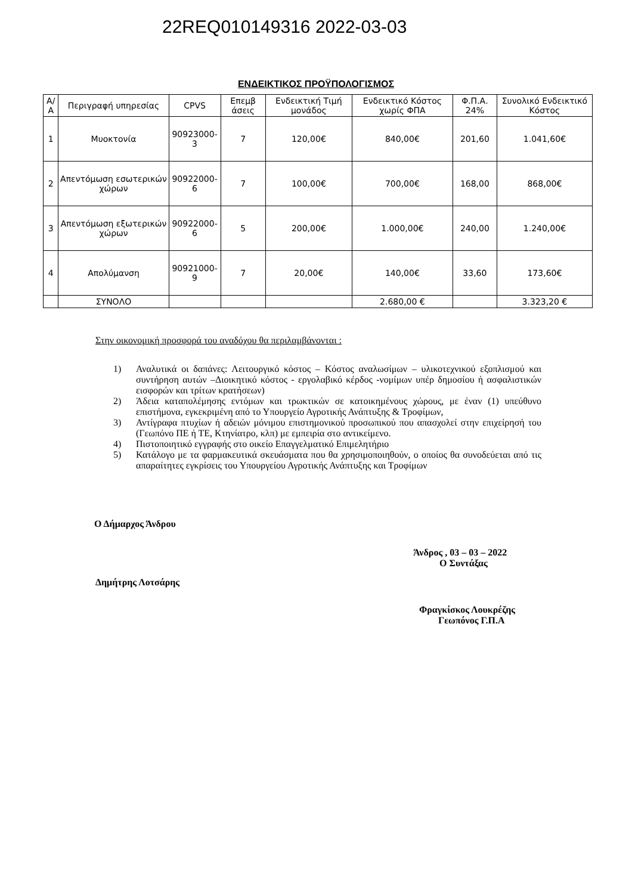22REQ010149316 2022-03-03
ΕΝΔΕΙΚΤΙΚΟΣ ΠΡΟΫΠΟΛΟΓΙΣΜΟΣ
| Α/Α | Περιγραφή υπηρεσίας | CPVS | Επεμβ άσεις | Ενδεικτική Τιμή μονάδος | Ενδεικτικό Κόστος χωρίς ΦΠΑ | Φ.Π.Α. 24% | Συνολικό Ενδεικτικό Κόστος |
| --- | --- | --- | --- | --- | --- | --- | --- |
| 1 | Μυοκτονία | 90923000-3 | 7 | 120,00€ | 840,00€ | 201,60 | 1.041,60€ |
| 2 | Απεντόμωση εσωτερικών χώρων | 90922000-6 | 7 | 100,00€ | 700,00€ | 168,00 | 868,00€ |
| 3 | Απεντόμωση εξωτερικών χώρων | 90922000-6 | 5 | 200,00€ | 1.000,00€ | 240,00 | 1.240,00€ |
| 4 | Απολύμανση | 90921000-9 | 7 | 20,00€ | 140,00€ | 33,60 | 173,60€ |
| | ΣΥΝΟΛΟ | | | | 2.680,00 € | | 3.323,20 € |
Στην οικονομική προσφορά του αναδόχου θα περιλαμβάνονται :
1) Αναλυτικά οι δαπάνες: Λειτουργικό κόστος – Κόστος αναλωσίμων – υλικοτεχνικού εξοπλισμού και συντήρηση αυτών –Διοικητικό κόστος - εργολαβικό κέρδος -νομίμων υπέρ δημοσίου ή ασφαλιστικών εισφορών και τρίτων κρατήσεων)
2) Άδεια καταπολέμησης εντόμων και τρωκτικών σε κατοικημένους χώρους, με έναν (1) υπεύθυνο επιστήμονα, εγκεκριμένη από το Υπουργείο Αγροτικής Ανάπτυξης & Τροφίμων,
3) Αντίγραφα πτυχίων ή αδειών μόνιμου επιστημονικού προσωπικού που απασχολεί στην επιχείρησή του (Γεωπόνο ΠΕ ή ΤΕ, Κτηνίατρο, κλπ) με εμπειρία στο αντικείμενο.
4) Πιστοποιητικό εγγραφής στο οικείο Επαγγελματικό Επιμελητήριο
5) Κατάλογο με τα φαρμακευτικά σκευάσματα που θα χρησιμοποιηθούν, ο οποίος θα συνοδεύεται από τις απαραίτητες εγκρίσεις του Υπουργείου Αγροτικής Ανάπτυξης και Τροφίμων
Ο Δήμαρχος Άνδρου
Άνδρος , 03 – 03 – 2022
Ο Συντάξας
Δημήτρης Λοτσάρης
Φραγκίσκος Λουκρέζης
Γεωπόνος Γ.Π.Α